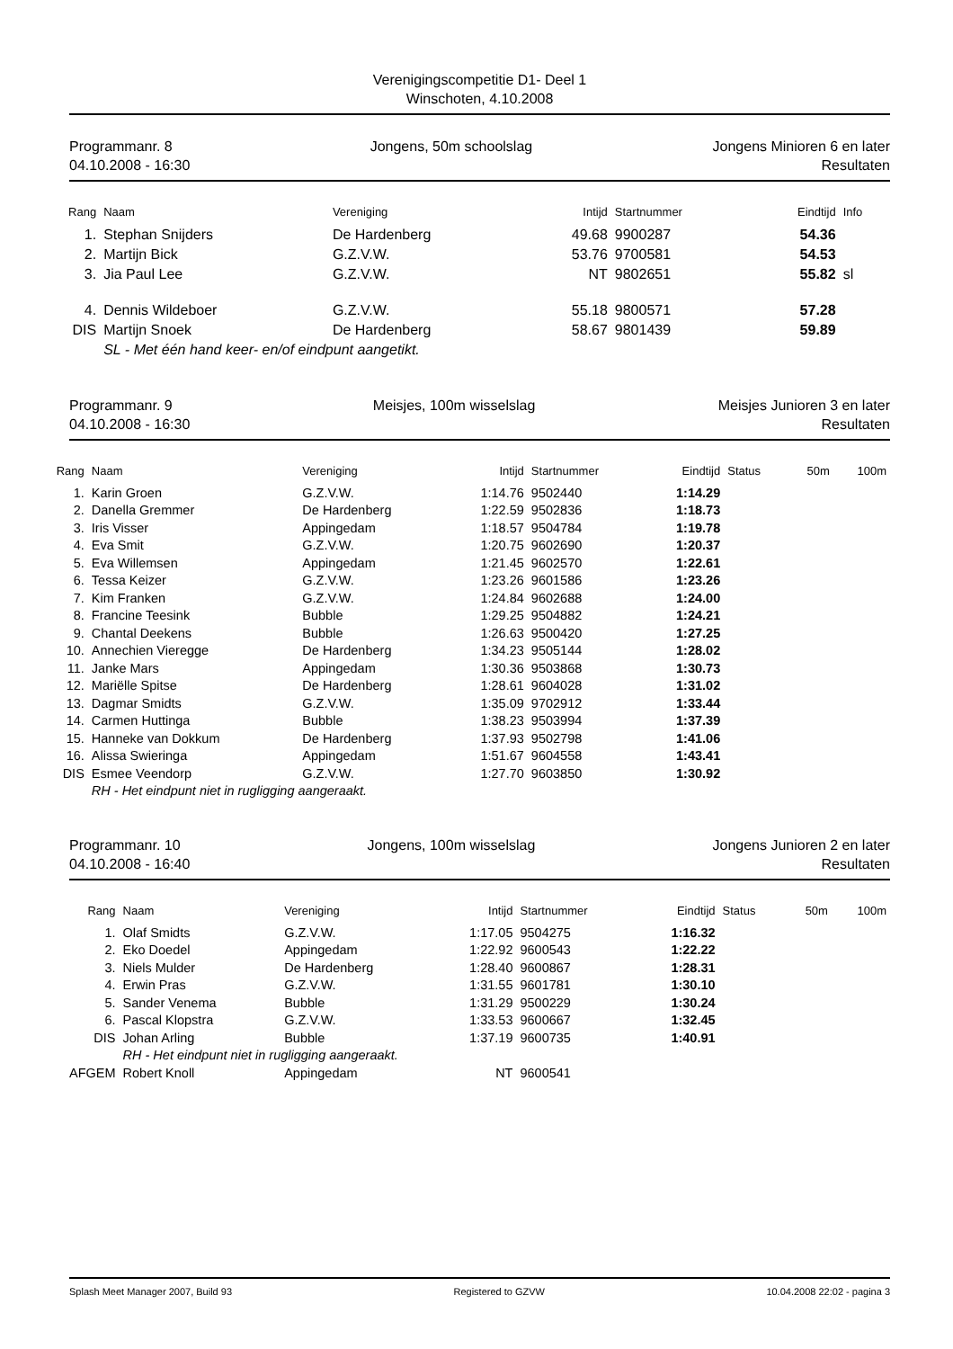Verenigingscompetitie D1- Deel 1
Winschoten, 4.10.2008
Programmanr. 8
04.10.2008 - 16:30
Jongens, 50m schoolslag Jongens Minioren 6 en later
Resultaten
| Rang | Naam | Vereniging | Intijd | Startnummer | Eindtijd | Info |
| --- | --- | --- | --- | --- | --- | --- |
| 1. | Stephan Snijders | De Hardenberg | 49.68 | 9900287 | 54.36 | |
| 2. | Martijn Bick | G.Z.V.W. | 53.76 | 9700581 | 54.53 | |
| 3. | Jia Paul Lee | G.Z.V.W. | NT | 9802651 | 55.82 | sl |
| 4. | Dennis Wildeboer | G.Z.V.W. | 55.18 | 9800571 | 57.28 | |
| DIS | Martijn Snoek | De Hardenberg | 58.67 | 9801439 | 59.89 | |
| | SL - Met één hand keer- en/of eindpunt aangetikt. | | | | | |
Programmanr. 9
04.10.2008 - 16:30
Meisjes, 100m wisselslag Meisjes Junioren 3 en later
Resultaten
| Rang | Naam | Vereniging | Intijd | Startnummer | Eindtijd | Status | 50m | 100m |
| --- | --- | --- | --- | --- | --- | --- | --- | --- |
| 1. | Karin Groen | G.Z.V.W. | 1:14.76 | 9502440 | 1:14.29 | | | |
| 2. | Danella Gremmer | De Hardenberg | 1:22.59 | 9502836 | 1:18.73 | | | |
| 3. | Iris Visser | Appingedam | 1:18.57 | 9504784 | 1:19.78 | | | |
| 4. | Eva Smit | G.Z.V.W. | 1:20.75 | 9602690 | 1:20.37 | | | |
| 5. | Eva Willemsen | Appingedam | 1:21.45 | 9602570 | 1:22.61 | | | |
| 6. | Tessa Keizer | G.Z.V.W. | 1:23.26 | 9601586 | 1:23.26 | | | |
| 7. | Kim Franken | G.Z.V.W. | 1:24.84 | 9602688 | 1:24.00 | | | |
| 8. | Francine Teesink | Bubble | 1:29.25 | 9504882 | 1:24.21 | | | |
| 9. | Chantal Deekens | Bubble | 1:26.63 | 9500420 | 1:27.25 | | | |
| 10. | Annechien Vieregge | De Hardenberg | 1:34.23 | 9505144 | 1:28.02 | | | |
| 11. | Janke Mars | Appingedam | 1:30.36 | 9503868 | 1:30.73 | | | |
| 12. | Mariëlle Spitse | De Hardenberg | 1:28.61 | 9604028 | 1:31.02 | | | |
| 13. | Dagmar Smidts | G.Z.V.W. | 1:35.09 | 9702912 | 1:33.44 | | | |
| 14. | Carmen Huttinga | Bubble | 1:38.23 | 9503994 | 1:37.39 | | | |
| 15. | Hanneke van Dokkum | De Hardenberg | 1:37.93 | 9502798 | 1:41.06 | | | |
| 16. | Alissa Swieringa | Appingedam | 1:51.67 | 9604558 | 1:43.41 | | | |
| DIS | Esmee Veendorp | G.Z.V.W. | 1:27.70 | 9603850 | 1:30.92 | | | |
| | RH - Het eindpunt niet in rugligging aangeraakt. | | | | | | | |
Programmanr. 10
04.10.2008 - 16:40
Jongens, 100m wisselslag Jongens Junioren 2 en later
Resultaten
| Rang | Naam | Vereniging | Intijd | Startnummer | Eindtijd | Status | 50m | 100m |
| --- | --- | --- | --- | --- | --- | --- | --- | --- |
| 1. | Olaf Smidts | G.Z.V.W. | 1:17.05 | 9504275 | 1:16.32 | | | |
| 2. | Eko Doedel | Appingedam | 1:22.92 | 9600543 | 1:22.22 | | | |
| 3. | Niels Mulder | De Hardenberg | 1:28.40 | 9600867 | 1:28.31 | | | |
| 4. | Erwin Pras | G.Z.V.W. | 1:31.55 | 9601781 | 1:30.10 | | | |
| 5. | Sander Venema | Bubble | 1:31.29 | 9500229 | 1:30.24 | | | |
| 6. | Pascal Klopstra | G.Z.V.W. | 1:33.53 | 9600667 | 1:32.45 | | | |
| DIS | Johan Arling | Bubble | 1:37.19 | 9600735 | 1:40.91 | | | |
| | RH - Het eindpunt niet in rugligging aangeraakt. | | | | | | | |
| AFGEM | Robert Knoll | Appingedam | NT | 9600541 | | | | |
Splash Meet Manager 2007, Build 93 Registered to GZVW 10.04.2008 22:02 - pagina 3